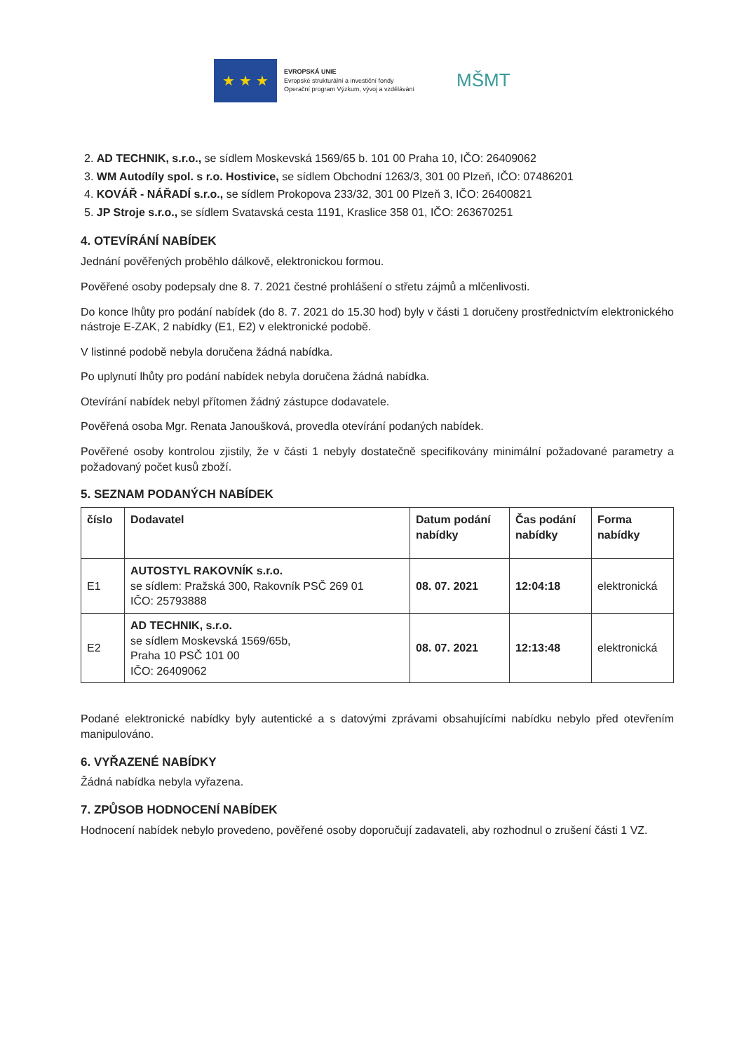★ ★ ★
EVROPSKÁ UNIE
Evropské strukturální a investiční fondy
Operační program Výzkum, vývoj a vzdělávání
MŠMT
2. AD TECHNIK, s.r.o., se sídlem Moskevská 1569/65 b. 101 00 Praha 10, IČO: 26409062
3. WM Autodíly spol. s r.o. Hostivice, se sídlem Obchodní 1263/3, 301 00 Plzeň, IČO: 07486201
4. KOVÁŘ - NÁŘADÍ s.r.o., se sídlem Prokopova 233/32, 301 00 Plzeň 3, IČO: 26400821
5. JP Stroje s.r.o., se sídlem Svatavská cesta 1191, Kraslice 358 01, IČO: 263670251
4. OTEVÍRÁNÍ NABÍDEK
Jednání pověřených proběhlo dálkově, elektronickou formou.
Pověřené osoby podepsaly dne 8. 7. 2021 čestné prohlášení o střetu zájmů a mlčenlivosti.
Do konce lhůty pro podání nabídek (do 8. 7. 2021 do 15.30 hod) byly v části 1 doručeny prostřednictvím elektronického nástroje E-ZAK, 2 nabídky (E1, E2) v elektronické podobě.
V listinné podobě nebyla doručena žádná nabídka.
Po uplynutí lhůty pro podání nabídek nebyla doručena žádná nabídka.
Otevírání nabídek nebyl přítomen žádný zástupce dodavatele.
Pověřená osoba Mgr. Renata Janoušková, provedla otevírání podaných nabídek.
Pověřené osoby kontrolou zjistily, že v části 1 nebyly dostatečně specifikovány minimální požadované parametry a požadovaný počet kusů zboží.
5. SEZNAM PODANÝCH NABÍDEK
| číslo | Dodavatel | Datum podání nabídky | Čas podání nabídky | Forma nabídky |
| --- | --- | --- | --- | --- |
| E1 | AUTOSTYL RAKOVNÍK s.r.o. se sídlem: Pražská 300, Rakovník PSČ 269 01 IČO: 25793888 | 08. 07. 2021 | 12:04:18 | elektronická |
| E2 | AD TECHNIK, s.r.o. se sídlem Moskevská 1569/65b, Praha 10 PSČ 101 00 IČO: 26409062 | 08. 07. 2021 | 12:13:48 | elektronická |
Podané elektronické nabídky byly autentické a s datovými zprávami obsahujícími nabídku nebylo před otevřením manipulováno.
6. VYŘAZENÉ NABÍDKY
Žádná nabídka nebyla vyřazena.
7. ZPŮSOB HODNOCENÍ NABÍDEK
Hodnocení nabídek nebylo provedeno, pověřené osoby doporučují zadavateli, aby rozhodnul o zrušení části 1 VZ.